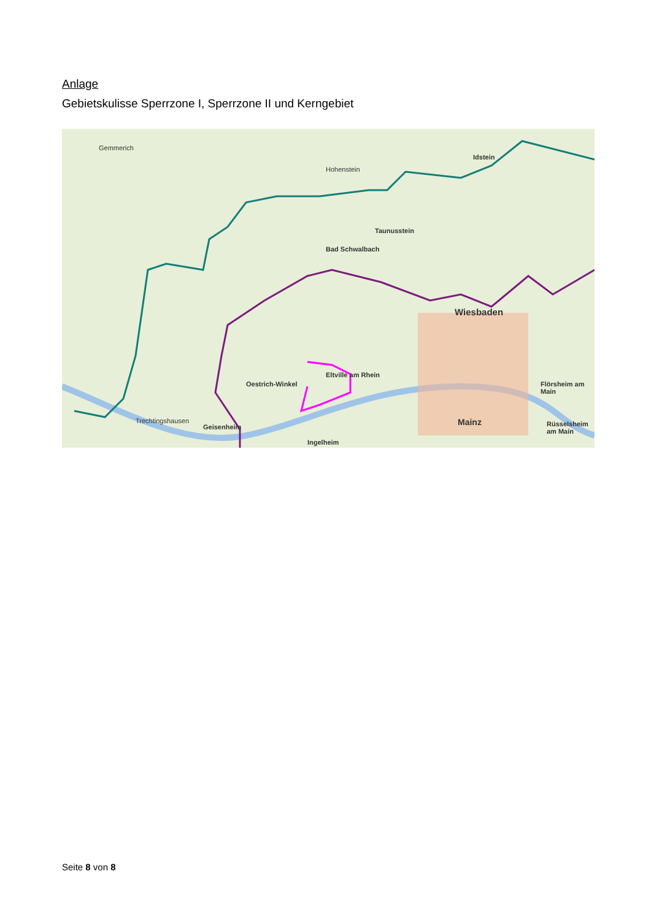Anlage
Gebietskulisse Sperrzone I, Sperrzone II und Kerngebiet
Wiesbaden
Mainz
Hohenstein
Taunusstein
Bad Schwalbach
Oestrich-Winkel
Eltville am Rhein
Geisenheim
Ingelheim
Idstein
Flörsheim am Main
Rüsselsheim am Main
Gemmerich
Trechtingshausen
Seite 8 von 8